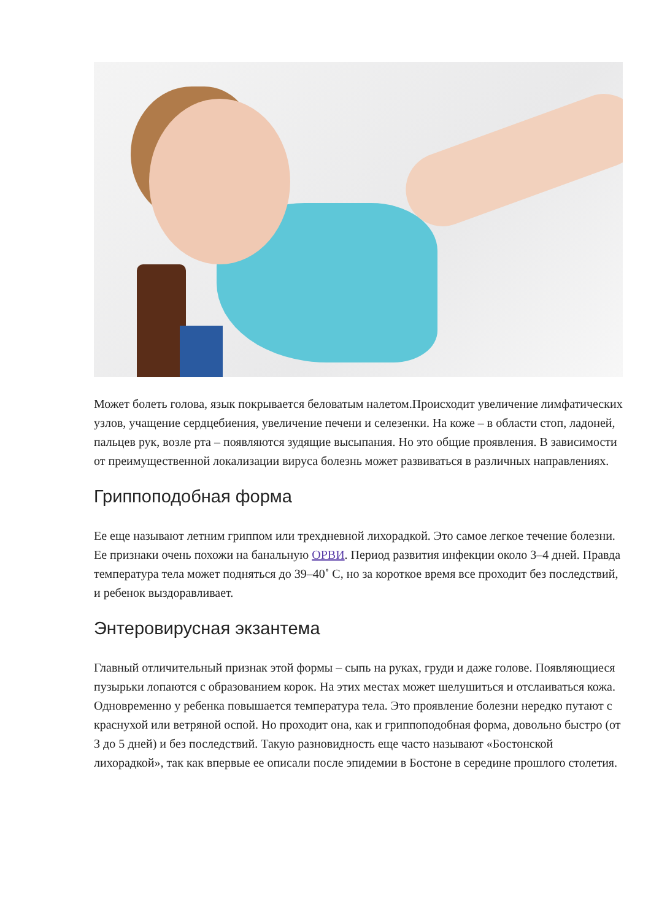Может болеть голова, язык покрывается беловатым налетом.Происходит увеличение лимфатических узлов, учащение сердцебиения, увеличение печени и селезенки. На коже – в области стоп, ладоней, пальцев рук, возле рта – появляются зудящие высыпания. Но это общие проявления. В зависимости от преимущественной локализации вируса болезнь может развиваться в различных направлениях.
Гриппоподобная форма
Ее еще называют летним гриппом или трехдневной лихорадкой. Это самое легкое течение болезни. Ее признаки очень похожи на банальную ОРВИ. Период развития инфекции около 3–4 дней. Правда температура тела может подняться до 39–40˚ С, но за короткое время все проходит без последствий, и ребенок выздоравливает.
Энтеровирусная экзантема
Главный отличительный признак этой формы – сыпь на руках, груди и даже голове. Появляющиеся пузырьки лопаются с образованием корок. На этих местах может шелушиться и отслаиваться кожа. Одновременно у ребенка повышается температура тела. Это проявление болезни нередко путают с краснухой или ветряной оспой. Но проходит она, как и гриппоподобная форма, довольно быстро (от 3 до 5 дней) и без последствий. Такую разновидность еще часто называют «Бостонской лихорадкой», так как впервые ее описали после эпидемии в Бостоне в середине прошлого столетия.